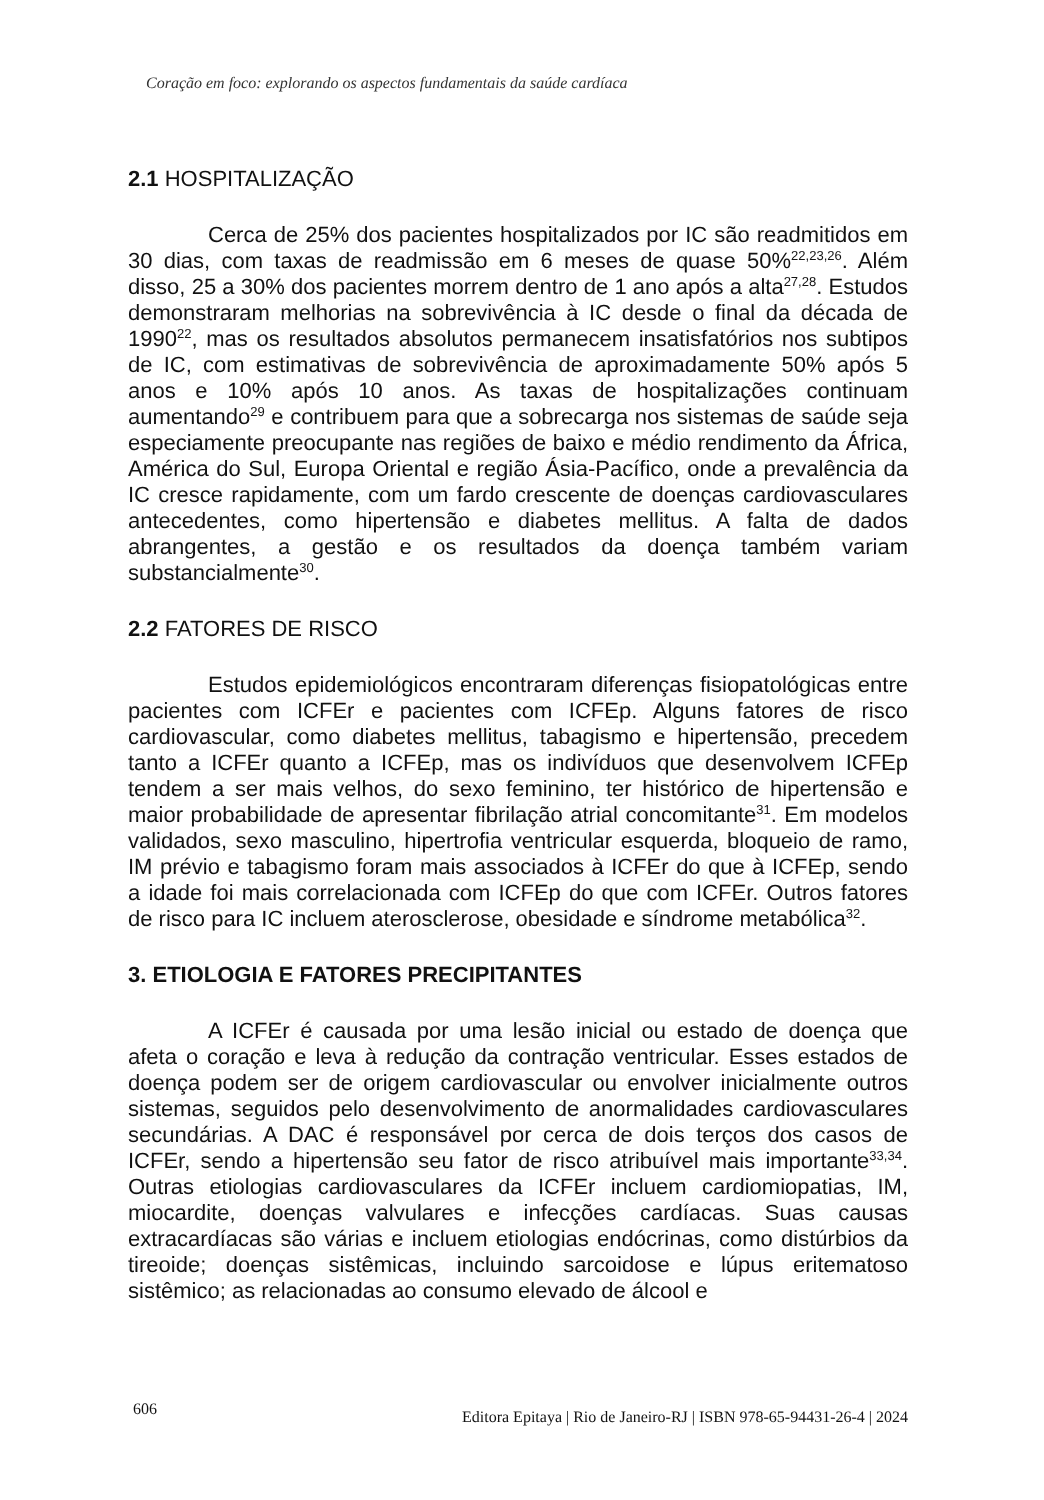Coração em foco: explorando os aspectos fundamentais da saúde cardíaca
2.1 HOSPITALIZAÇÃO
Cerca de 25% dos pacientes hospitalizados por IC são readmitidos em 30 dias, com taxas de readmissão em 6 meses de quase 50%<sup>22,23,26</sup>. Além disso, 25 a 30% dos pacientes morrem dentro de 1 ano após a alta<sup>27,28</sup>. Estudos demonstraram melhorias na sobrevivência à IC desde o final da década de 1990<sup>22</sup>, mas os resultados absolutos permanecem insatisfatórios nos subtipos de IC, com estimativas de sobrevivência de aproximadamente 50% após 5 anos e 10% após 10 anos. As taxas de hospitalizações continuam aumentando<sup>29</sup> e contribuem para que a sobrecarga nos sistemas de saúde seja especiamente preocupante nas regiões de baixo e médio rendimento da África, América do Sul, Europa Oriental e região Ásia-Pacífico, onde a prevalência da IC cresce rapidamente, com um fardo crescente de doenças cardiovasculares antecedentes, como hipertensão e diabetes mellitus. A falta de dados abrangentes, a gestão e os resultados da doença também variam substancialmente<sup>30</sup>.
2.2 FATORES DE RISCO
Estudos epidemiológicos encontraram diferenças fisiopatológicas entre pacientes com ICFEr e pacientes com ICFEp. Alguns fatores de risco cardiovascular, como diabetes mellitus, tabagismo e hipertensão, precedem tanto a ICFEr quanto a ICFEp, mas os indivíduos que desenvolvem ICFEp tendem a ser mais velhos, do sexo feminino, ter histórico de hipertensão e maior probabilidade de apresentar fibrilação atrial concomitante<sup>31</sup>. Em modelos validados, sexo masculino, hipertrofia ventricular esquerda, bloqueio de ramo, IM prévio e tabagismo foram mais associados à ICFEr do que à ICFEp, sendo a idade foi mais correlacionada com ICFEp do que com ICFEr. Outros fatores de risco para IC incluem aterosclerose, obesidade e síndrome metabólica<sup>32</sup>.
3. ETIOLOGIA E FATORES PRECIPITANTES
A ICFEr é causada por uma lesão inicial ou estado de doença que afeta o coração e leva à redução da contração ventricular. Esses estados de doença podem ser de origem cardiovascular ou envolver inicialmente outros sistemas, seguidos pelo desenvolvimento de anormalidades cardiovasculares secundárias. A DAC é responsável por cerca de dois terços dos casos de ICFEr, sendo a hipertensão seu fator de risco atribuível mais importante<sup>33,34</sup>. Outras etiologias cardiovasculares da ICFEr incluem cardiomiopatias, IM, miocardite, doenças valvulares e infecções cardíacas. Suas causas extracardíacas são várias e incluem etiologias endócrinas, como distúrbios da tireoide; doenças sistêmicas, incluindo sarcoidose e lúpus eritematoso sistêmico; as relacionadas ao consumo elevado de álcool e
606 Editora Epitaya | Rio de Janeiro-RJ | ISBN 978-65-94431-26-4 | 2024